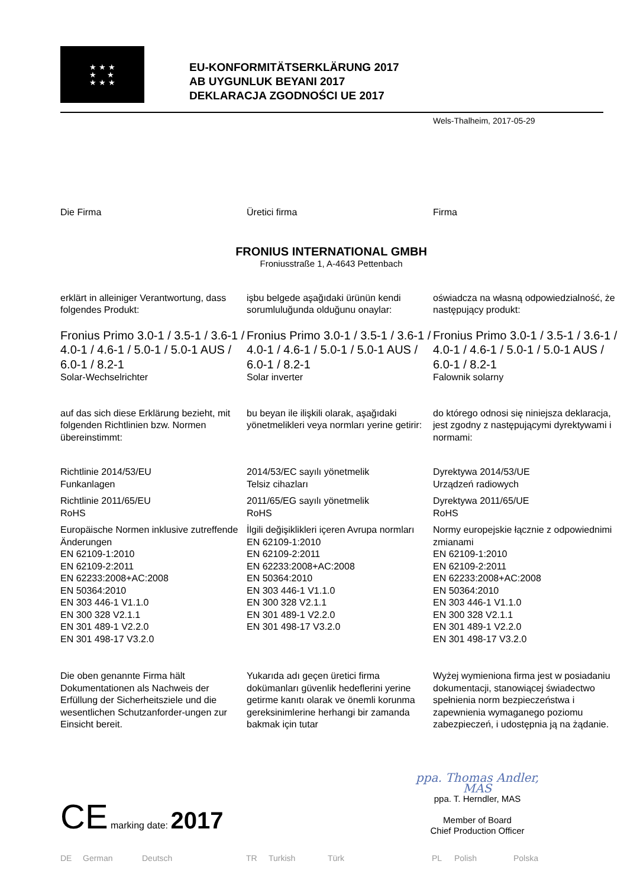★ ★ ★
★ ★
★ ★ ★
EU-KONFORMITÄTSERKLÄRUNG 2017
AB UYGUNLUK BEYANI 2017
DEKLARACJA ZGODNOŚCI UE 2017
Wels-Thalheim, 2017-05-29
Die Firma Üretici firma Firma
FRONIUS INTERNATIONAL GMBH
Froniusstraße 1, A-4643 Pettenbach
erklärt in alleiniger Verantwortung, dass folgendes Produkt:
işbu belgede aşağıdaki ürünün kendi sorumluluğunda olduğunu onaylar:
oświadcza na własną odpowiedzialność, że następujący produkt:
Fronius Primo 3.0-1 / 3.5-1 / 3.6-1 / 4.0-1 / 4.6-1 / 5.0-1 / 5.0-1 AUS / 6.0-1 / 8.2-1
Solar-Wechselrichter
Fronius Primo 3.0-1 / 3.5-1 / 3.6-1 / 4.0-1 / 4.6-1 / 5.0-1 / 5.0-1 AUS / 6.0-1 / 8.2-1
Solar inverter
Fronius Primo 3.0-1 / 3.5-1 / 3.6-1 / 4.0-1 / 4.6-1 / 5.0-1 / 5.0-1 AUS / 6.0-1 / 8.2-1
Falownik solarny
auf das sich diese Erklärung bezieht, mit folgenden Richtlinien bzw. Normen übereinstimmt:
bu beyan ile ilişkili olarak, aşağıdaki yönetmelikleri veya normları yerine getirir:
do którego odnosi się niniejsza deklaracja, jest zgodny z następującymi dyrektywami i normami:
Richtlinie 2014/53/EU
Funkanlagen
Richtlinie 2011/65/EU
RoHS
Europäische Normen inklusive zutreffende Änderungen
EN 62109-1:2010
EN 62109-2:2011
EN 62233:2008+AC:2008
EN 50364:2010
EN 303 446-1 V1.1.0
EN 300 328 V2.1.1
EN 301 489-1 V2.2.0
EN 301 498-17 V3.2.0
2014/53/EC sayılı yönetmelik
Telsiz cihazları
2011/65/EG sayılı yönetmelik
RoHS
İlgili değişiklikleri içeren Avrupa normları
EN 62109-1:2010
EN 62109-2:2011
EN 62233:2008+AC:2008
EN 50364:2010
EN 303 446-1 V1.1.0
EN 300 328 V2.1.1
EN 301 489-1 V2.2.0
EN 301 498-17 V3.2.0
Dyrektywa 2014/53/UE
Urządzeń radiowych
Dyrektywa 2011/65/UE
RoHS
Normy europejskie łącznie z odpowiednimi zmianami
EN 62109-1:2010
EN 62109-2:2011
EN 62233:2008+AC:2008
EN 50364:2010
EN 303 446-1 V1.1.0
EN 300 328 V2.1.1
EN 301 489-1 V2.2.0
EN 301 498-17 V3.2.0
Die oben genannte Firma hält Dokumentationen als Nachweis der Erfüllung der Sicherheitsziele und die wesentlichen Schutzanforder-ungen zur Einsicht bereit.
Yukarıda adı geçen üretici firma dokümanları güvenlik hedeflerini yerine getirme kanıtı olarak ve önemli korunma gereksinimlerine herhangi bir zamanda bakmak için tutar
Wyżej wymieniona firma jest w posiadaniu dokumentacji, stanowiącej świadectwo spełnienia norm bezpieczeństwa i zapewnienia wymaganego poziomu zabezpieczeń, i udostępnia ją na żądanie.
CE marking date: 2017
ppa. Thomas Andler, MAS
ppa. T. Herndler, MAS
Member of Board
Chief Production Officer
DE German Deutsch TR Turkish Türk PL Polish Polska